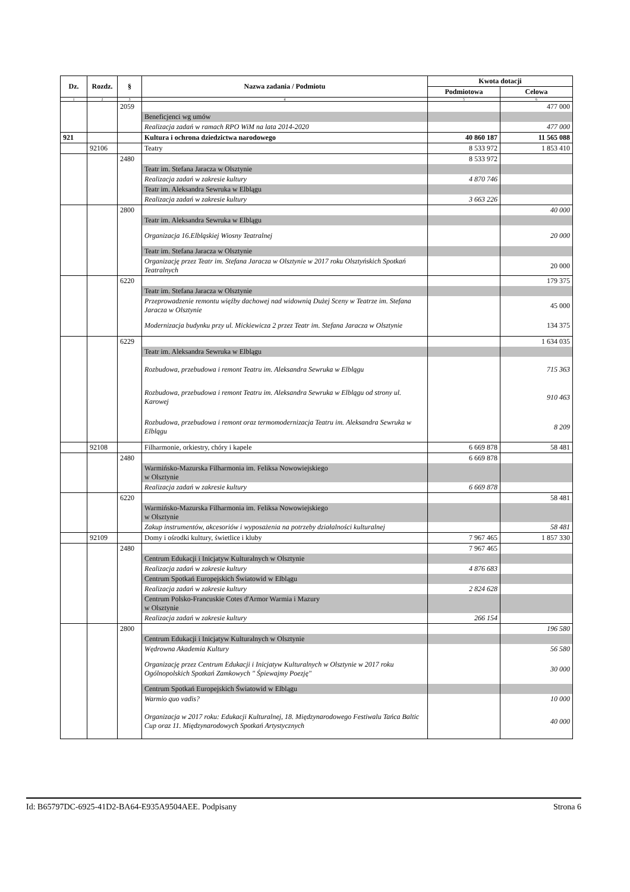| Dz. | Rozdz. | § | Nazwa zadania / Podmiotu | Kwota dotacji | |
| --- | --- | --- | --- | --- | --- |
| | | | | Podmiotowa | Celowa |
| 1 | 2 | 3 | 4 | 5 | 6 |
| | | 2059 | | | 477 000 |
| | | | Beneficjenci wg umów | | |
| | | | Realizacja zadań w ramach RPO WiM na lata 2014-2020 | | 477 000 |
| 921 | | | Kultura i ochrona dziedzictwa narodowego | 40 860 187 | 11 565 088 |
| | 92106 | | Teatry | 8 533 972 | 1 853 410 |
| | | 2480 | | 8 533 972 | |
| | | | Teatr im. Stefana Jaracza w Olsztynie | | |
| | | | Realizacja zadań w zakresie kultury | 4 870 746 | |
| | | | Teatr im. Aleksandra Sewruka w Elblągu | | |
| | | | Realizacja zadań w zakresie kultury | 3 663 226 | |
| | | 2800 | | | 40 000 |
| | | | Teatr im. Aleksandra Sewruka w Elblągu | | |
| | | | Organizacja 16.Elbląskiej Wiosny Teatralnej | | 20 000 |
| | | | Teatr im. Stefana Jaracza w Olsztynie | | |
| | | | Organizację przez Teatr im. Stefana Jaracza w Olsztynie w 2017 roku Olsztyńskich Spotkań Teatralnych | | 20 000 |
| | | 6220 | | | 179 375 |
| | | | Teatr im. Stefana Jaracza w Olsztynie | | |
| | | | Przeprowadzenie remontu więźby dachowej nad widownią Dużej Sceny w Teatrze im. Stefana Jaracza w Olsztynie | | 45 000 |
| | | | Modernizacja budynku przy ul. Mickiewicza 2 przez Teatr im. Stefana Jaracza w Olsztynie | | 134 375 |
| | | 6229 | | | 1 634 035 |
| | | | Teatr im. Aleksandra Sewruka w Elblągu | | |
| | | | Rozbudowa, przebudowa i remont Teatru im. Aleksandra Sewruka w Elblągu | | 715 363 |
| | | | Rozbudowa, przebudowa i remont Teatru im. Aleksandra Sewruka w Elblągu od strony ul. Karowej | | 910 463 |
| | | | Rozbudowa, przebudowa i remont oraz termomodernizacja Teatru im. Aleksandra Sewruka w Elblągu | | 8 209 |
| | 92108 | | Filharmonie, orkiestry, chóry i kapele | 6 669 878 | 58 481 |
| | | 2480 | | 6 669 878 | |
| | | | Warmińsko-Mazurska Filharmonia im. Feliksa Nowowiejskiego w Olsztynie | | |
| | | | Realizacja zadań w zakresie kultury | 6 669 878 | |
| | | 6220 | | | 58 481 |
| | | | Warmińsko-Mazurska Filharmonia im. Feliksa Nowowiejskiego w Olsztynie | | |
| | | | Zakup instrumentów, akcesoriów i wyposażenia na potrzeby działalności kulturalnej | | 58 481 |
| | 92109 | | Domy i ośrodki kultury, świetlice i kluby | 7 967 465 | 1 857 330 |
| | | 2480 | | 7 967 465 | |
| | | | Centrum Edukacji i Inicjatyw Kulturalnych w Olsztynie | | |
| | | | Realizacja zadań w zakresie kultury | 4 876 683 | |
| | | | Centrum Spotkań Europejskich Światowid w Elblągu | | |
| | | | Realizacja zadań w zakresie kultury | 2 824 628 | |
| | | | Centrum Polsko-Francuskie Cotes d'Armor Warmia i Mazury w Olsztynie | | |
| | | | Realizacja zadań w zakresie kultury | 266 154 | |
| | | 2800 | | | 196 580 |
| | | | Centrum Edukacji i Inicjatyw Kulturalnych w Olsztynie | | |
| | | | Wędrowna Akademia Kultury | | 56 580 |
| | | | Organizację przez Centrum Edukacji i Inicjatyw Kulturalnych w Olsztynie w 2017 roku Ogólnopolskich Spotkań Zamkowych " Śpiewajmy Poezję" | | 30 000 |
| | | | Centrum Spotkań Europejskich Światowid w Elblągu | | |
| | | | Warmio quo vadis? | | 10 000 |
| | | | Organizacja w 2017 roku: Edukacji Kulturalnej, 18. Międzynarodowego Festiwalu Tańca Baltic Cup oraz 11. Międzynarodowych Spotkań Artystycznych | | 40 000 |
Id: B65797DC-6925-41D2-BA64-E935A9504AEE. Podpisany Strona 6